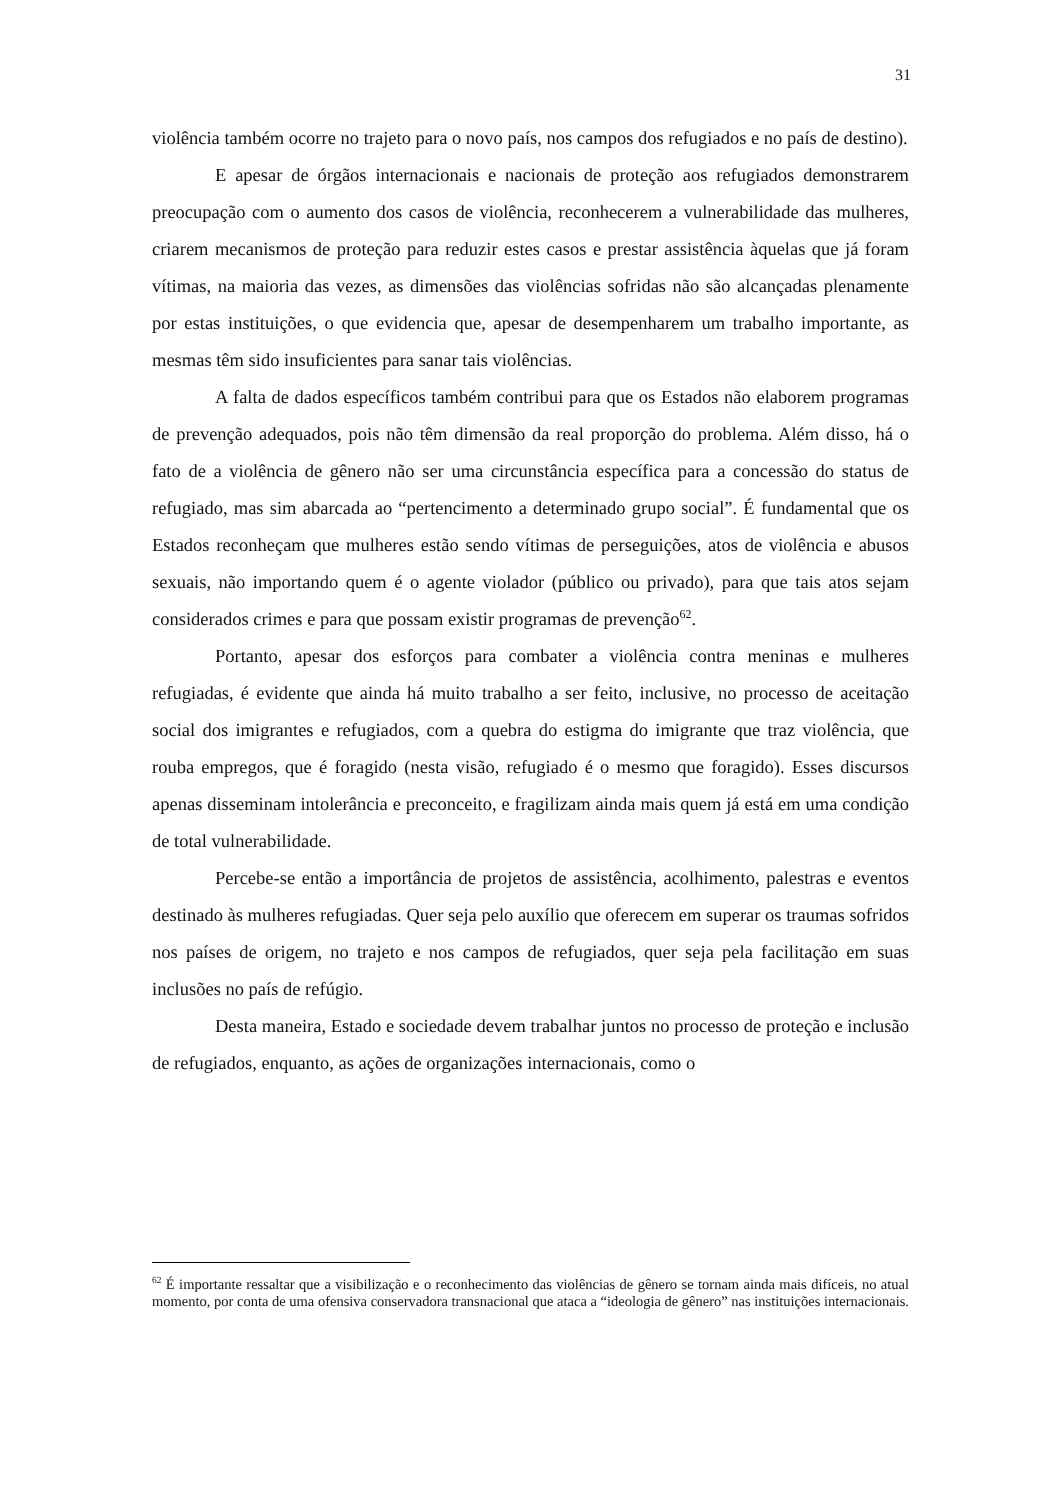31
violência também ocorre no trajeto para o novo país, nos campos dos refugiados e no país de destino).
E apesar de órgãos internacionais e nacionais de proteção aos refugiados demonstrarem preocupação com o aumento dos casos de violência, reconhecerem a vulnerabilidade das mulheres, criarem mecanismos de proteção para reduzir estes casos e prestar assistência àquelas que já foram vítimas, na maioria das vezes, as dimensões das violências sofridas não são alcançadas plenamente por estas instituições, o que evidencia que, apesar de desempenharem um trabalho importante, as mesmas têm sido insuficientes para sanar tais violências.
A falta de dados específicos também contribui para que os Estados não elaborem programas de prevenção adequados, pois não têm dimensão da real proporção do problema. Além disso, há o fato de a violência de gênero não ser uma circunstância específica para a concessão do status de refugiado, mas sim abarcada ao “pertencimento a determinado grupo social”. É fundamental que os Estados reconheçam que mulheres estão sendo vítimas de perseguições, atos de violência e abusos sexuais, não importando quem é o agente violador (público ou privado), para que tais atos sejam considerados crimes e para que possam existir programas de prevenção<sup>62</sup>.
Portanto, apesar dos esforços para combater a violência contra meninas e mulheres refugiadas, é evidente que ainda há muito trabalho a ser feito, inclusive, no processo de aceitação social dos imigrantes e refugiados, com a quebra do estigma do imigrante que traz violência, que rouba empregos, que é foragido (nesta visão, refugiado é o mesmo que foragido). Esses discursos apenas disseminam intolerância e preconceito, e fragilizam ainda mais quem já está em uma condição de total vulnerabilidade.
Percebe-se então a importância de projetos de assistência, acolhimento, palestras e eventos destinado às mulheres refugiadas. Quer seja pelo auxílio que oferecem em superar os traumas sofridos nos países de origem, no trajeto e nos campos de refugiados, quer seja pela facilitação em suas inclusões no país de refúgio.
Desta maneira, Estado e sociedade devem trabalhar juntos no processo de proteção e inclusão de refugiados, enquanto, as ações de organizações internacionais, como o
<sup>62</sup> É importante ressaltar que a visibilização e o reconhecimento das violências de gênero se tornam ainda mais difíceis, no atual momento, por conta de uma ofensiva conservadora transnacional que ataca a “ideologia de gênero” nas instituições internacionais.